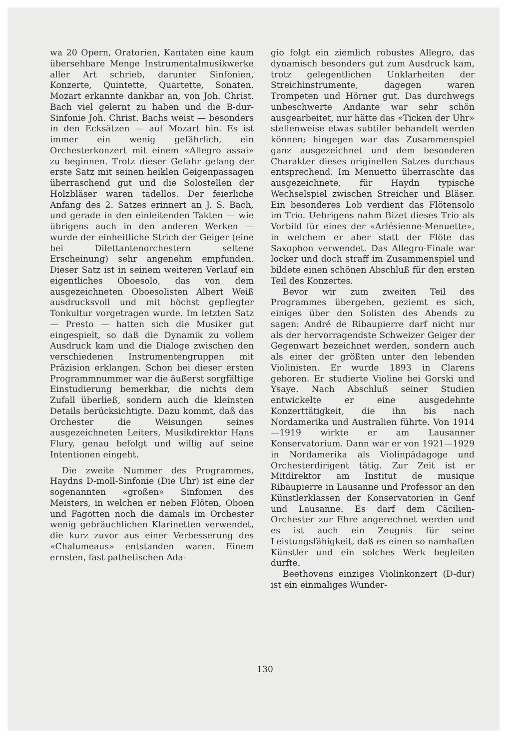wa 20 Opern, Oratorien, Kantaten eine kaum übersehbare Menge Instrumentalmusikwerke aller Art schrieb, darunter Sinfonien, Konzerte, Quintette, Quartette, Sonaten. Mozart erkannte dankbar an, von Joh. Christ. Bach viel gelernt zu haben und die B-dur-Sinfonie Joh. Christ. Bachs weist — besonders in den Ecksätzen — auf Mozart hin. Es ist immer ein wenig gefährlich, ein Orchesterkonzert mit einem «Allegro assai» zu beginnen. Trotz dieser Gefahr gelang der erste Satz mit seinen heiklen Geigenpassagen überraschend gut und die Solostellen der Holzbläser waren tadellos. Der feierliche Anfang des 2. Satzes erinnert an J. S. Bach, und gerade in den einleitenden Takten — wie übrigens auch in den anderen Werken — wurde der einheitliche Strich der Geiger (eine bei Dilettantenorchestern seltene Erscheinung) sehr angenehm empfunden. Dieser Satz ist in seinem weiteren Verlauf ein eigentliches Oboesolo, das von dem ausgezeichneten Oboesolisten Albert Weiß ausdrucksvoll und mit höchst gepflegter Tonkultur vorgetragen wurde. Im letzten Satz — Presto — hatten sich die Musiker gut eingespielt, so daß die Dynamik zu vollem Ausdruck kam und die Dialoge zwischen den verschiedenen Instrumentengruppen mit Präzision erklangen. Schon bei dieser ersten Programmnummer war die äußerst sorgfältige Einstudierung bemerkbar, die nichts dem Zufall überließ, sondern auch die kleinsten Details berücksichtigte. Dazu kommt, daß das Orchester die Weisungen seines ausgezeichneten Leiters, Musikdirektor Hans Flury, genau befolgt und willig auf seine Intentionen eingeht.
Die zweite Nummer des Programmes, Haydns D-moll-Sinfonie (Die Uhr) ist eine der sogenannten «großen» Sinfonien des Meisters, in welchen er neben Flöten, Oboen und Fagotten noch die damals im Orchester wenig gebräuchlichen Klarinetten verwendet, die kurz zuvor aus einer Verbesserung des «Chalumeaus» entstanden waren. Einem ernsten, fast pathetischen Ada-
gio folgt ein ziemlich robustes Allegro, das dynamisch besonders gut zum Ausdruck kam, trotz gelegentlichen Unklarheiten der Streichinstrumente, dagegen waren Trompeten und Hörner gut. Das durchwegs unbeschwerte Andante war sehr schön ausgearbeitet, nur hätte das «Ticken der Uhr» stellenweise etwas subtiler behandelt werden können; hingegen war das Zusammenspiel ganz ausgezeichnet und dem besonderen Charakter dieses originellen Satzes durchaus entsprechend. Im Menuetto überraschte das ausgezeichnete, für Haydn typische Wechselspiel zwischen Streicher und Bläser. Ein besonderes Lob verdient das Flötensolo im Trio. Uebrigens nahm Bizet dieses Trio als Vorbild für eines der «Arlésienne-Menuette», in welchem er aber statt der Flöte das Saxophon verwendet. Das Allegro-Finale war locker und doch straff im Zusammenspiel und bildete einen schönen Abschluß für den ersten Teil des Konzertes.
Bevor wir zum zweiten Teil des Programmes übergehen, geziemt es sich, einiges über den Solisten des Abends zu sagen: André de Ribaupierre darf nicht nur als der hervorragendste Schweizer Geiger der Gegenwart bezeichnet werden, sondern auch als einer der größten unter den lebenden Violinisten. Er wurde 1893 in Clarens geboren. Er studierte Violine bei Gorski und Ysaye. Nach Abschluß seiner Studien entwickelte er eine ausgedehnte Konzerttätigkeit, die ihn bis nach Nordamerika und Australien führte. Von 1914—1919 wirkte er am Lausanner Konservatorium. Dann war er von 1921—1929 in Nordamerika als Violinpädagoge und Orchesterdirigent tätig. Zur Zeit ist er Mitdirektor am Institut de musique Ribaupierre in Lausanne und Professor an den Künstlerklassen der Konservatorien in Genf und Lausanne. Es darf dem Cäcilien-Orchester zur Ehre angerechnet werden und es ist auch ein Zeugnis für seine Leistungsfähigkeit, daß es einen so namhaften Künstler und ein solches Werk begleiten durfte.
Beethovens einziges Violinkonzert (D-dur) ist ein einmaliges Wunder-
130